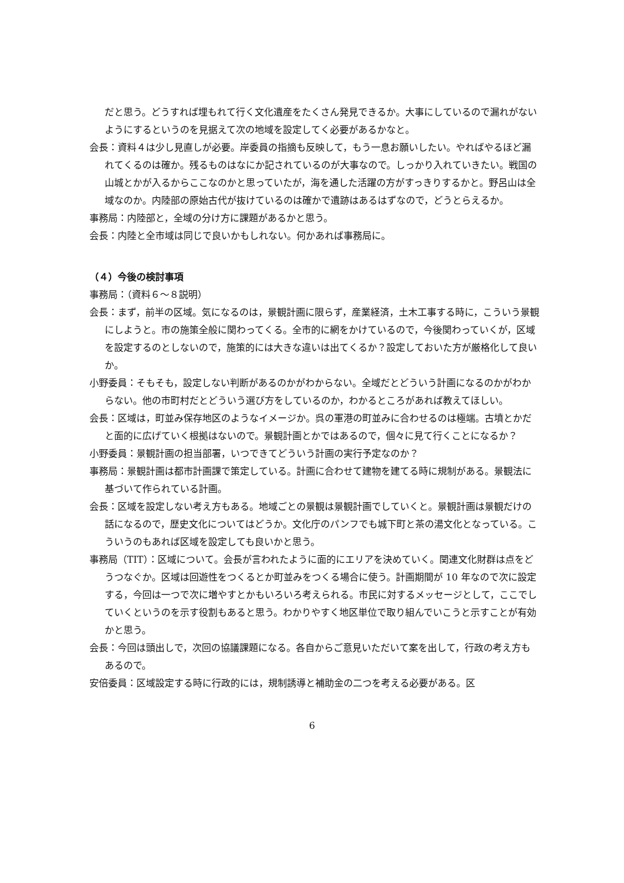だと思う。どうすれば埋もれて行く文化遺産をたくさん発見できるか。大事にしているので漏れがないようにするというのを見据えて次の地域を設定してく必要があるかなと。
会長：資料４は少し見直しが必要。岸委員の指摘も反映して，もう一息お願いしたい。やればやるほど漏れてくるのは確か。残るものはなにか記されているのが大事なので。しっかり入れていきたい。戦国の山城とかが入るからここなのかと思っていたが，海を通した活躍の方がすっきりするかと。野呂山は全域なのか。内陸部の原始古代が抜けているのは確かで遺跡はあるはずなので，どうとらえるか。
事務局：内陸部と，全域の分け方に課題があるかと思う。
会長：内陸と全市域は同じで良いかもしれない。何かあれば事務局に。
（４）今後の検討事項
事務局：（資料６～８説明）
会長：まず，前半の区域。気になるのは，景観計画に限らず，産業経済，土木工事する時に，こういう景観にしようと。市の施策全般に関わってくる。全市的に網をかけているので，今後関わっていくが，区域を設定するのとしないので，施策的には大きな違いは出てくるか？設定しておいた方が厳格化して良いか。
小野委員：そもそも，設定しない判断があるのかがわからない。全域だとどういう計画になるのかがわからない。他の市町村だとどういう選び方をしているのか，わかるところがあれば教えてほしい。
会長：区域は，町並み保存地区のようなイメージか。呉の軍港の町並みに合わせるのは極端。古墳とかだと面的に広げていく根拠はないので。景観計画とかではあるので，個々に見て行くことになるか？
小野委員：景観計画の担当部署，いつできてどういう計画の実行予定なのか？
事務局：景観計画は都市計画課で策定している。計画に合わせて建物を建てる時に規制がある。景観法に基づいて作られている計画。
会長：区域を設定しない考え方もある。地域ごとの景観は景観計画でしていくと。景観計画は景観だけの話になるので，歴史文化についてはどうか。文化庁のパンフでも城下町と茶の湯文化となっている。こういうのもあれば区域を設定しても良いかと思う。
事務局（TIT）：区域について。会長が言われたように面的にエリアを決めていく。関連文化財群は点をどうつなぐか。区域は回遊性をつくるとか町並みをつくる場合に使う。計画期間が 10 年なので次に設定する，今回は一つで次に増やすとかもいろいろ考えられる。市民に対するメッセージとして，ここでしていくというのを示す役割もあると思う。わかりやすく地区単位で取り組んでいこうと示すことが有効かと思う。
会長：今回は頭出しで，次回の協議課題になる。各自からご意見いただいて案を出して，行政の考え方もあるので。
安倍委員：区域設定する時に行政的には，規制誘導と補助金の二つを考える必要がある。区
6